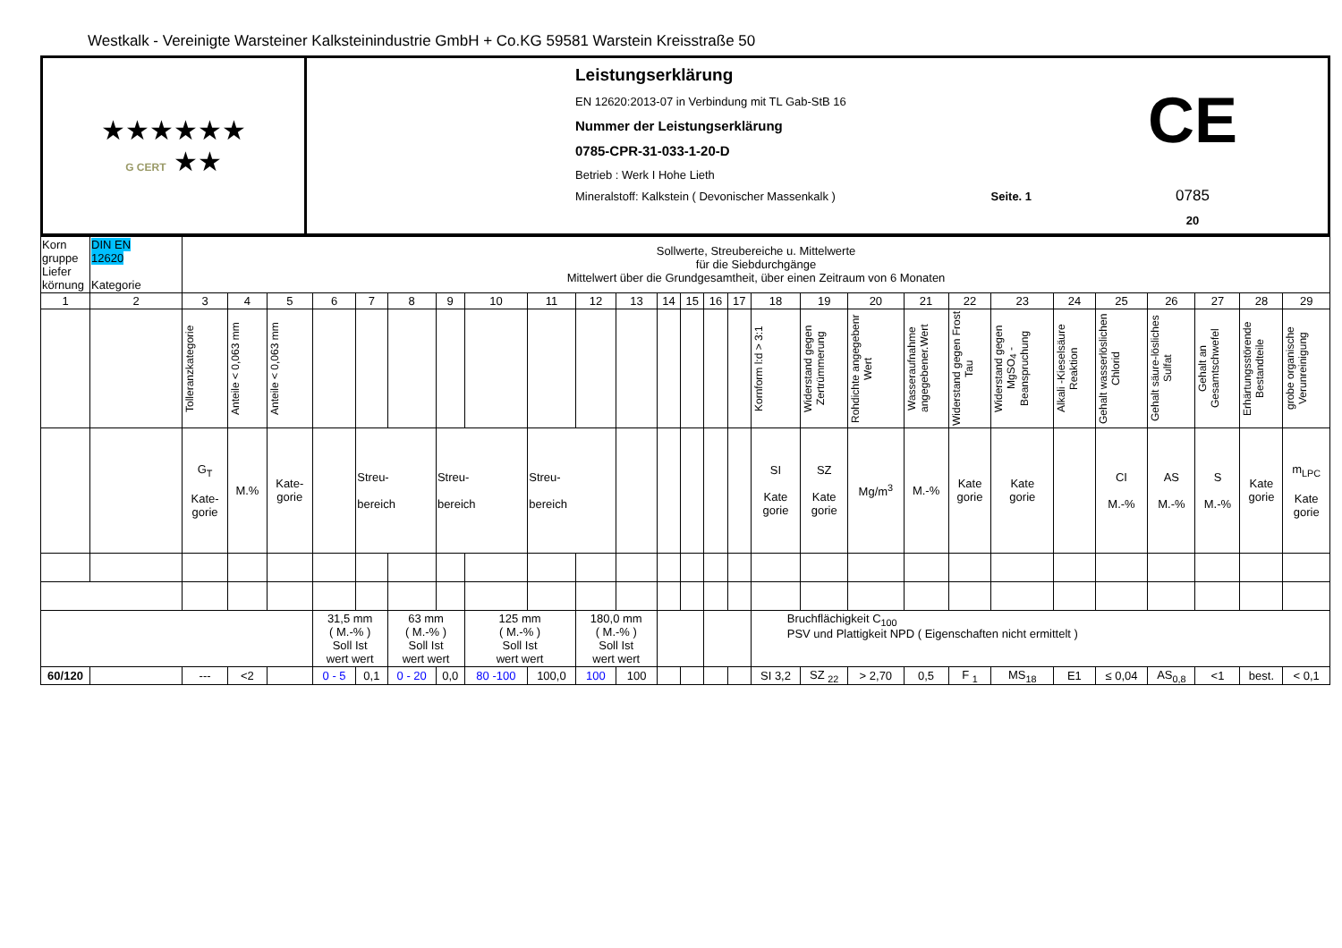Westkalk - Vereinigte Warsteiner Kalksteinindustrie GmbH + Co.KG 59581 Warstein Kreisstraße 50
| ★★★★★★ G CERT ★★ | Leistungserklärung EN 12620:2013-07 in Verbindung mit TL Gab-StB 16 Nummer der Leistungserklärung 0785-CPR-31-033-1-20-D Betrieb : Werk I Hohe Lieth Mineralstoff: Kalkstein ( Devonischer Massenkalk ) Seite. 1 CE 0785 20 |
| Korn gruppe Liefer körnung | DIN EN 12620 Kategorie | Sollwerte, Streubereiche u. Mittelwerte für die Siebdurchgänge Mittelwert über die Grundgesamtheit, über einen Zeitraum von 6 Monaten | | | | | | | | | | | | | | | | | | | | | | | | | | |
| 1 | 2 | 3 | 4 | 5 | 6 | 7 | 8 | 9 | 10 | 11 | 12 | 13 | 14 | 15 | 16 | 17 | 18 | 19 | 20 | 21 | 22 | 23 | 24 | 25 | 26 | 27 | 28 | 29 |
| | | Tolleranzkategorie | Anteile < 0,063 mm | Anteile < 0,063 mm | | | | | | | | | | | | | Kornform l:d > 3:1 | Widerstand gegen Zertrümmerung | Rohdichte angegebenr Wert | Wasseraufnahme angegebener.Wert | Widerstand gegen Frost Tau | Widerstand gegen MgSO<sub>4</sub> - Beanspruchung | Alkali -Kieselsäure Reaktion | Gehalt wasserlöslichen Chlorid | Gehalt säure-lösliches Sulfat | Gehalt an Gesamtschwefel | Erhärtungsstörende Bestandteile | grobe organische Verunreinigung |
| | | G<sub>T</sub> Kate- gorie | M.% | Kate- gorie | | Streu- bereich | | Streu- bereich | | Streu- bereich | | | | | | | SI Kate gorie | SZ Kate gorie | Mg/m<sup>3</sup> | M.-% | Kate gorie | Kate gorie | | CI M.-% | AS M.-% | S M.-% | Kate gorie | m<sub>LPC</sub> Kate gorie |
| | | | | | 31,5 mm ( M.-% ) Soll Ist wert wert | | 63 mm ( M.-% ) Soll Ist wert wert | | 125 mm ( M.-% ) Soll Ist wert wert | | 180,0 mm ( M.-% ) Soll Ist wert wert | | | | | | Bruchflächigkeit C<sub>100</sub> PSV und Plattigkeit NPD ( Eigenschaften nicht ermittelt ) | | | | | | | | | | | |
| 60/120 | | --- | <2 | | 0 - 5 | 0,1 | 0 - 20 | 0,0 | 80 -100 | 100,0 | 100 | 100 | | | | | SI 3,2 | SZ <sub>22</sub> | > 2,70 | 0,5 | F <sub>1</sub> | MS<sub>18</sub> | E1 | ≤ 0,04 | AS<sub>0,8</sub> | <1 | best. | < 0,1 |